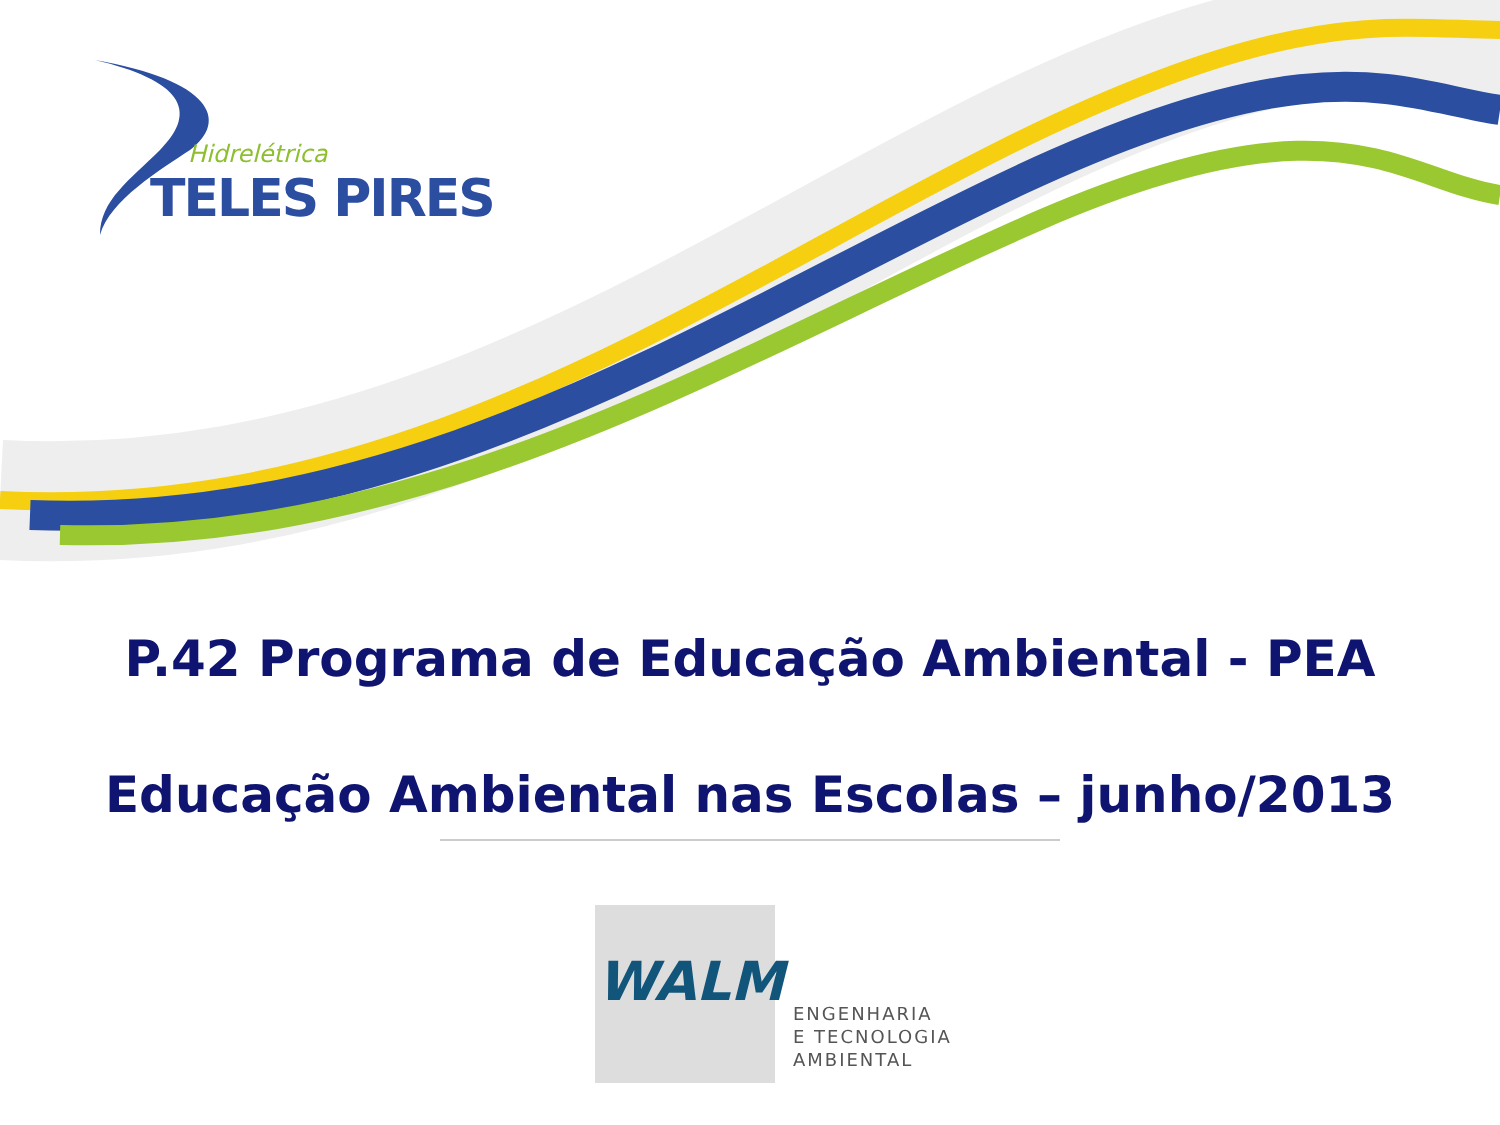Hidrelétrica
TELES PIRES
P.42 Programa de Educação Ambiental - PEA
Educação Ambiental nas Escolas – junho/2013
WALM
ENGENHARIA
E TECNOLOGIA
AMBIENTAL